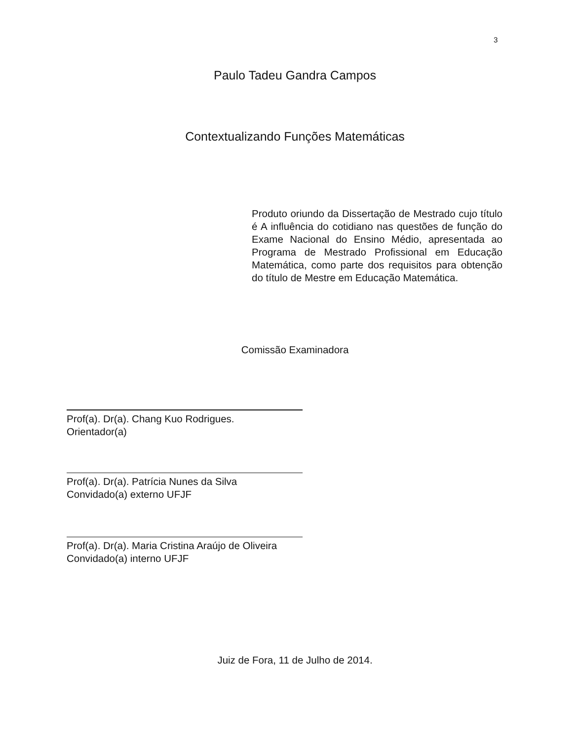3
Paulo Tadeu Gandra Campos
Contextualizando Funções Matemáticas
Produto oriundo da Dissertação de Mestrado cujo título é A influência do cotidiano nas questões de função do Exame Nacional do Ensino Médio, apresentada ao Programa de Mestrado Profissional em Educação Matemática, como parte dos requisitos para obtenção do título de Mestre em Educação Matemática.
Comissão Examinadora
Prof(a). Dr(a). Chang Kuo Rodrigues.
Orientador(a)
Prof(a). Dr(a). Patrícia Nunes da Silva
Convidado(a) externo UFJF
Prof(a). Dr(a). Maria Cristina Araújo de Oliveira
Convidado(a) interno UFJF
Juiz de Fora, 11 de Julho de 2014.